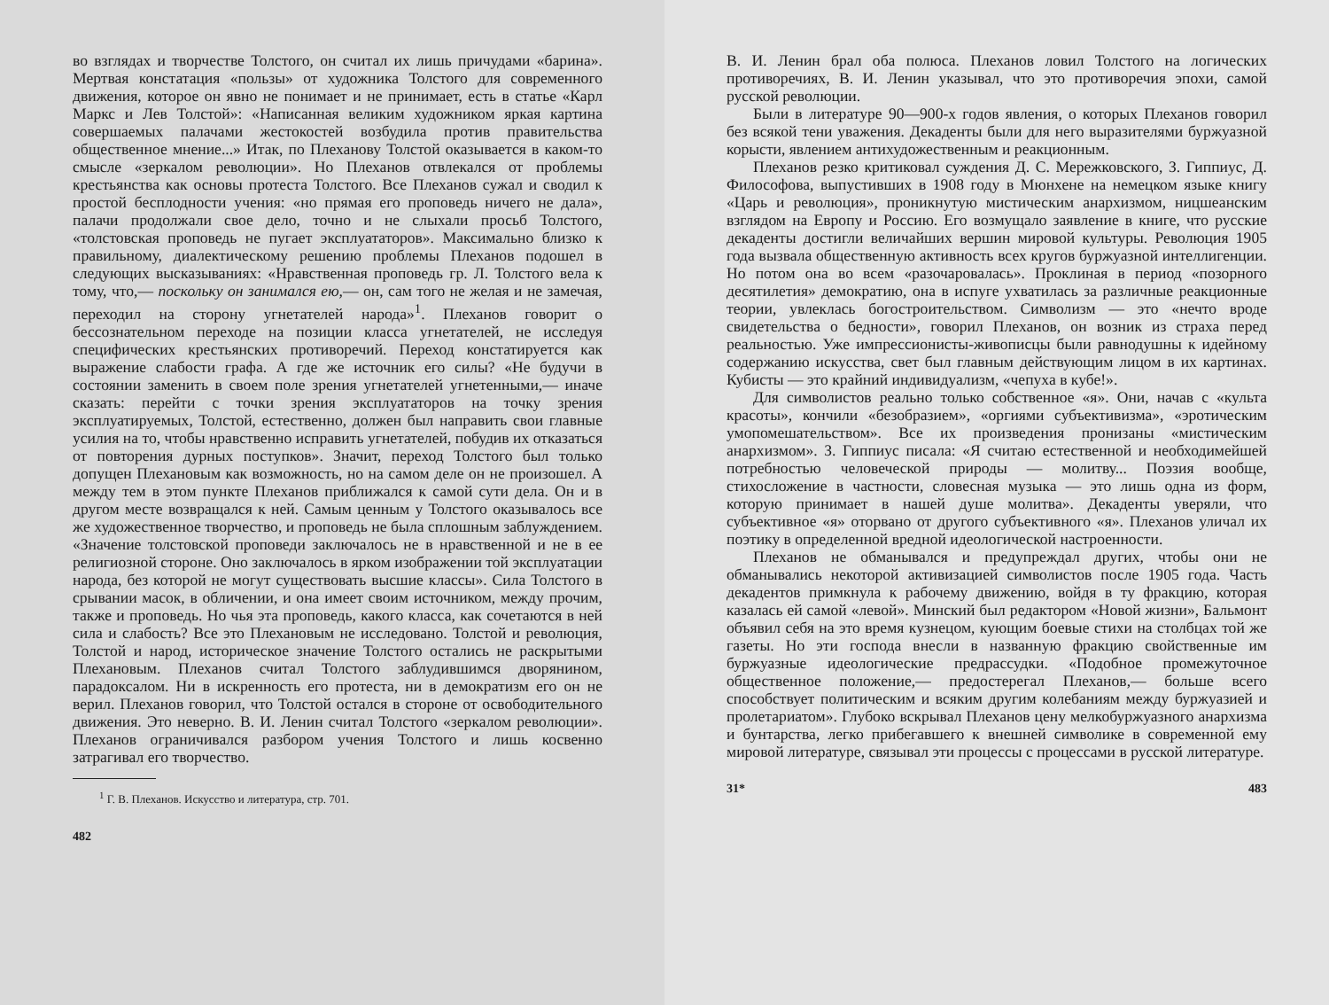во взглядах и творчестве Толстого, он считал их лишь причудами «барина». Мертвая констатация «пользы» от художника Толстого для современного движения, которое он явно не понимает и не принимает, есть в статье «Карл Маркс и Лев Толстой»: «Написанная великим художником яркая картина совершаемых палачами жестокостей возбудила против правительства общественное мнение...» Итак, по Плеханову Толстой оказывается в каком-то смысле «зеркалом революции». Но Плеханов отвлекался от проблемы крестьянства как основы протеста Толстого. Все Плеханов сужал и сводил к простой бесплодности учения: «но прямая его проповедь ничего не дала», палачи продолжали свое дело, точно и не слыхали просьб Толстого, «толстовская проповедь не пугает эксплуататоров». Максимально близко к правильному, диалектическому решению проблемы Плеханов подошел в следующих высказываниях: «Нравственная проповедь гр. Л. Толстого вела к тому, что,— поскольку он занимался ею,— он, сам того не желая и не замечая, переходил на сторону угнетателей народа»<sup>1</sup>. Плеханов говорит о бессознательном переходе на позиции класса угнетателей, не исследуя специфических крестьянских противоречий. Переход констатируется как выражение слабости графа. А где же источник его силы? «Не будучи в состоянии заменить в своем поле зрения угнетателей угнетенными,— иначе сказать: перейти с точки зрения эксплуататоров на точку зрения эксплуатируемых, Толстой, естественно, должен был направить свои главные усилия на то, чтобы нравственно исправить угнетателей, побудив их отказаться от повторения дурных поступков». Значит, переход Толстого был только допущен Плехановым как возможность, но на самом деле он не произошел. А между тем в этом пункте Плеханов приближался к самой сути дела. Он и в другом месте возвращался к ней. Самым ценным у Толстого оказывалось все же художественное творчество, и проповедь не была сплошным заблуждением. «Значение толстовской проповеди заключалось не в нравственной и не в ее религиозной стороне. Оно заключалось в ярком изображении той эксплуатации народа, без которой не могут существовать высшие классы». Сила Толстого в срывании масок, в обличении, и она имеет своим источником, между прочим, также и проповедь. Но чья эта проповедь, какого класса, как сочетаются в ней сила и слабость? Все это Плехановым не исследовано. Толстой и революция, Толстой и народ, историческое значение Толстого остались не раскрытыми Плехановым. Плеханов считал Толстого заблудившимся дворянином, парадоксалом. Ни в искренность его протеста, ни в демократизм его он не верил. Плеханов говорил, что Толстой остался в стороне от освободительного движения. Это неверно. В. И. Ленин считал Толстого «зеркалом революции». Плеханов ограничивался разбором учения Толстого и лишь косвенно затрагивал его творчество.
<sup>1</sup> Г. В. Плеханов. Искусство и литература, стр. 701.
482
В. И. Ленин брал оба полюса. Плеханов ловил Толстого на логических противоречиях, В. И. Ленин указывал, что это противоречия эпохи, самой русской революции.
Были в литературе 90—900-х годов явления, о которых Плеханов говорил без всякой тени уважения. Декаденты были для него выразителями буржуазной корысти, явлением антихудожественным и реакционным.
Плеханов резко критиковал суждения Д. С. Мережковского, З. Гиппиус, Д. Философова, выпустивших в 1908 году в Мюнхене на немецком языке книгу «Царь и революция», проникнутую мистическим анархизмом, ницшеанским взглядом на Европу и Россию. Его возмущало заявление в книге, что русские декаденты достигли величайших вершин мировой культуры. Революция 1905 года вызвала общественную активность всех кругов буржуазной интеллигенции. Но потом она во всем «разочаровалась». Проклиная в период «позорного десятилетия» демократию, она в испуге ухватилась за различные реакционные теории, увлеклась богостроительством. Символизм — это «нечто вроде свидетельства о бедности», говорил Плеханов, он возник из страха перед реальностью. Уже импрессионисты-живописцы были равнодушны к идейному содержанию искусства, свет был главным действующим лицом в их картинах. Кубисты — это крайний индивидуализм, «чепуха в кубе!».
Для символистов реально только собственное «я». Они, начав с «культа красоты», кончили «безобразием», «оргиями субъективизма», «эротическим умопомешательством». Все их произведения пронизаны «мистическим анархизмом». З. Гиппиус писала: «Я считаю естественной и необходимейшей потребностью человеческой природы — молитву... Поэзия вообще, стихосложение в частности, словесная музыка — это лишь одна из форм, которую принимает в нашей душе молитва». Декаденты уверяли, что субъективное «я» оторвано от другого субъективного «я». Плеханов уличал их поэтику в определенной вредной идеологической настроенности.
Плеханов не обманывался и предупреждал других, чтобы они не обманывались некоторой активизацией символистов после 1905 года. Часть декадентов примкнула к рабочему движению, войдя в ту фракцию, которая казалась ей самой «левой». Минский был редактором «Новой жизни», Бальмонт объявил себя на это время кузнецом, кующим боевые стихи на столбцах той же газеты. Но эти господа внесли в названную фракцию свойственные им буржуазные идеологические предрассудки. «Подобное промежуточное общественное положение,— предостерегал Плеханов,— больше всего способствует политическим и всяким другим колебаниям между буржуазией и пролетариатом». Глубоко вскрывал Плеханов цену мелкобуржуазного анархизма и бунтарства, легко прибегавшего к внешней символике в современной ему мировой литературе, связывал эти процессы с процессами в русской литературе.
31* 483